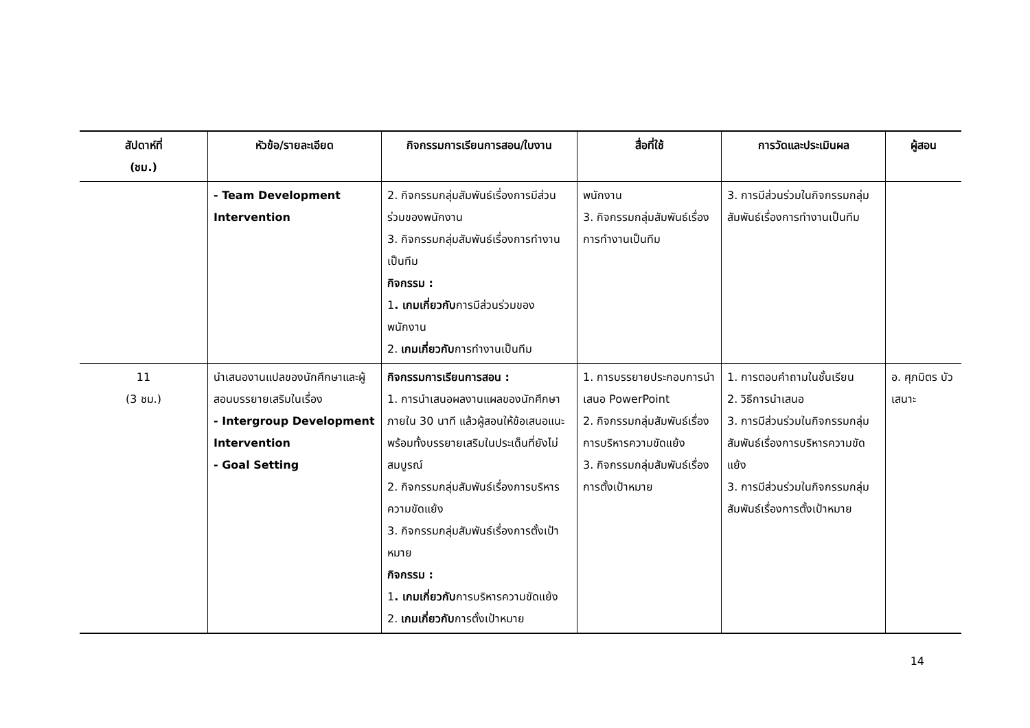| สัปดาห์ที่ (ชม.) | หัวข้อ/รายละเอียด | กิจกรรมการเรียนการสอน/ใบงาน | สื่อที่ใช้ | การวัดและประเมินผล | ผู้สอน |
| --- | --- | --- | --- | --- | --- |
| | - Team Development Intervention | 2. กิจกรรมกลุ่มสัมพันธ์เรื่องการมีส่วนร่วมของพนักงาน 3. กิจกรรมกลุ่มสัมพันธ์เรื่องการทำงานเป็นทีม กิจกรรม : 1 . เกมเกี่ยวกับ การมีส่วนร่วมของพนักงาน 2. เกมเกี่ยวกับ การทำงานเป็นทีม | พนักงาน 3. กิจกรรมกลุ่มสัมพันธ์เรื่องการทำงานเป็นทีม | 3. การมีส่วนร่วมในกิจกรรมกลุ่มสัมพันธ์เรื่องการทำงานเป็นทีม | |
| 11 (3 ชม.) | นำเสนองานแปลของนักศึกษาและผู้สอนบรรยายเสริมในเรื่อง - Intergroup Development Intervention - Goal Setting | กิจกรรมการเรียนการสอน : 1. การนำเสนอผลงานแผลของนักศึกษาภายใน 30 นาที แล้วผู้สอนให้ข้อเสนอแนะพร้อมทั้งบรรยายเสริมในประเด็นที่ยังไม่สมบูรณ์ 2. กิจกรรมกลุ่มสัมพันธ์เรื่องการบริหารความขัดแย้ง 3. กิจกรรมกลุ่มสัมพันธ์เรื่องการตั้งเป้าหมาย กิจกรรม : 1 . เกมเกี่ยวกับ การบริหารความขัดแย้ง 2. เกมเกี่ยวกับ การตั้งเป้าหมาย | 1. การบรรยายประกอบการนำเสนอ PowerPoint 2. กิจกรรมกลุ่มสัมพันธ์เรื่องการบริหารความขัดแย้ง 3. กิจกรรมกลุ่มสัมพันธ์เรื่องการตั้งเป้าหมาย | 1. การตอบคำถามในชั้นเรียน 2. วิธีการนำเสนอ 3. การมีส่วนร่วมในกิจกรรมกลุ่มสัมพันธ์เรื่องการบริหารความขัดแย้ง 3. การมีส่วนร่วมในกิจกรรมกลุ่มสัมพันธ์เรื่องการตั้งเป้าหมาย | อ. ศุภมิตร บัวเสนาะ |
14